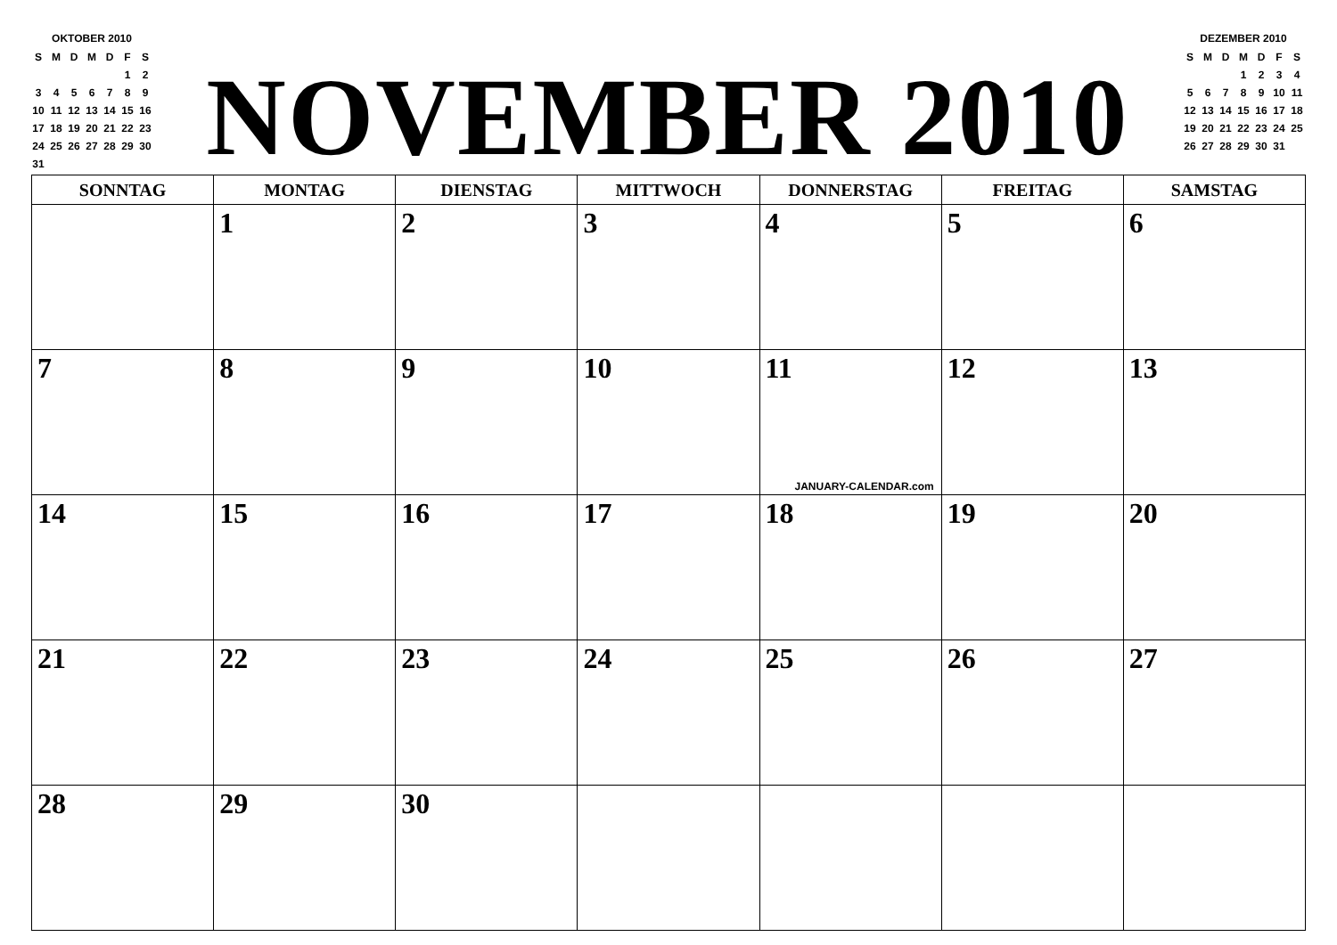OKTOBER 2010
| S | M | D | M | D | F | S |
| | | | | | 1 | 2 |
| 3 | 4 | 5 | 6 | 7 | 8 | 9 |
| 10 | 11 | 12 | 13 | 14 | 15 | 16 |
| 17 | 18 | 19 | 20 | 21 | 22 | 23 |
| 24 | 25 | 26 | 27 | 28 | 29 | 30 |
| 31 | | | | | | |
NOVEMBER 2010
DEZEMBER 2010
| S | M | D | M | D | F | S |
| | | | 1 | 2 | 3 | 4 |
| 5 | 6 | 7 | 8 | 9 | 10 | 11 |
| 12 | 13 | 14 | 15 | 16 | 17 | 18 |
| 19 | 20 | 21 | 22 | 23 | 24 | 25 |
| 26 | 27 | 28 | 29 | 30 | 31 | |
| SONNTAG | MONTAG | DIENSTAG | MITTWOCH | DONNERSTAG | FREITAG | SAMSTAG |
| --- | --- | --- | --- | --- | --- | --- |
| | 1 | 2 | 3 | 4 | 5 | 6 |
| 7 | 8 | 9 | 10 | 11 JANUARY-CALENDAR.com | 12 | 13 |
| 14 | 15 | 16 | 17 | 18 | 19 | 20 |
| 21 | 22 | 23 | 24 | 25 | 26 | 27 |
| 28 | 29 | 30 | | | | |